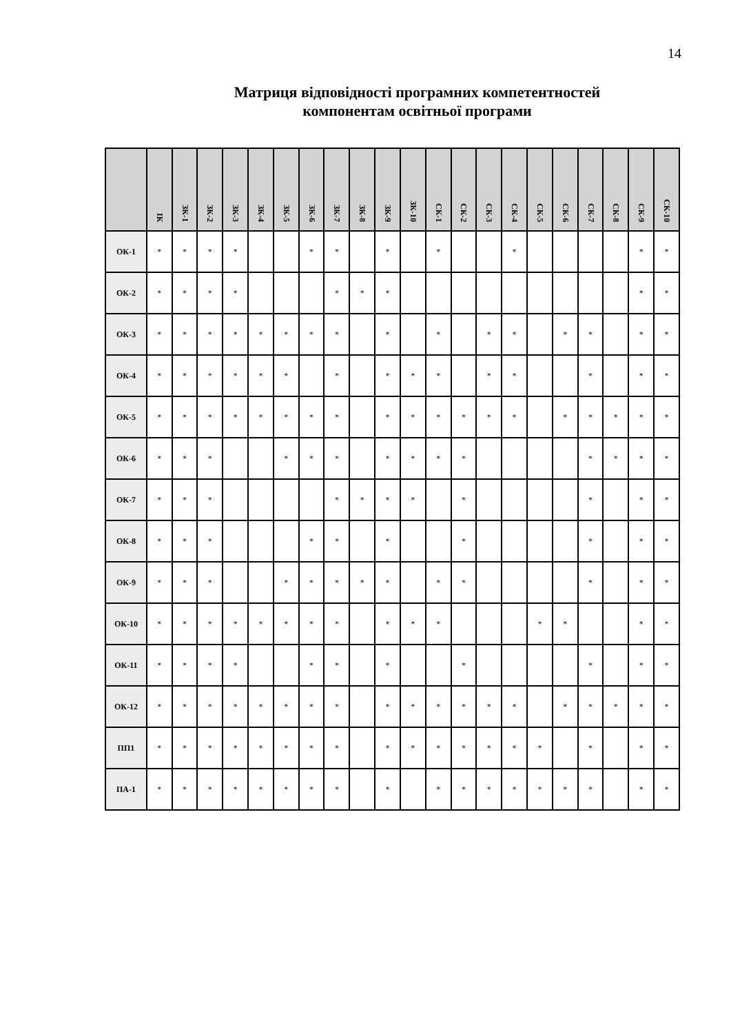14
Матриця відповідності програмних компетентностей
компонентам освітньої програми
| | ІК | ЗК-1 | ЗК-2 | ЗК-3 | ЗК-4 | ЗК-5 | ЗК-6 | ЗК-7 | ЗК-8 | ЗК-9 | ЗК-10 | СК-1 | СК-2 | СК-3 | СК-4 | СК-5 | СК-6 | СК-7 | СК-8 | СК-9 | СК-10 |
| --- | --- | --- | --- | --- | --- | --- | --- | --- | --- | --- | --- | --- | --- | --- | --- | --- | --- | --- | --- | --- | --- |
| ОК-1 | * | * | * | * | | | * | * | | * | | * | | | * | | | | | * | * |
| ОК-2 | * | * | * | * | | | | * | * | * | | | | | | | | | | * | * |
| ОК-3 | * | * | * | * | * | * | * | * | | * | | * | | * | * | | * | * | | * | * |
| ОК-4 | * | * | * | * | * | * | | * | | * | * | * | | * | * | | | * | | * | * |
| ОК-5 | * | * | * | * | * | * | * | * | | * | * | * | * | * | * | | * | * | * | * | * |
| ОК-6 | * | * | * | | | * | * | * | | * | * | * | * | | | | | * | * | * | * |
| ОК-7 | * | * | * | | | | | * | * | * | * | | * | | | | | * | | * | * |
| ОК-8 | * | * | * | | | | * | * | | * | | | * | | | | | * | | * | * |
| ОК-9 | * | * | * | | | * | * | * | * | * | | * | * | | | | | * | | * | * |
| ОК-10 | * | * | * | * | * | * | * | * | | * | * | * | | | | * | * | | | * | * |
| ОК-11 | * | * | * | * | | | * | * | | * | | | * | | | | | * | | * | * |
| ОК-12 | * | * | * | * | * | * | * | * | | * | * | * | * | * | * | | * | * | * | * | * |
| ПП1 | * | * | * | * | * | * | * | * | | * | * | * | * | * | * | * | | * | | * | * |
| ПА-1 | * | * | * | * | * | * | * | * | | * | | * | * | * | * | * | * | * | | * | * |